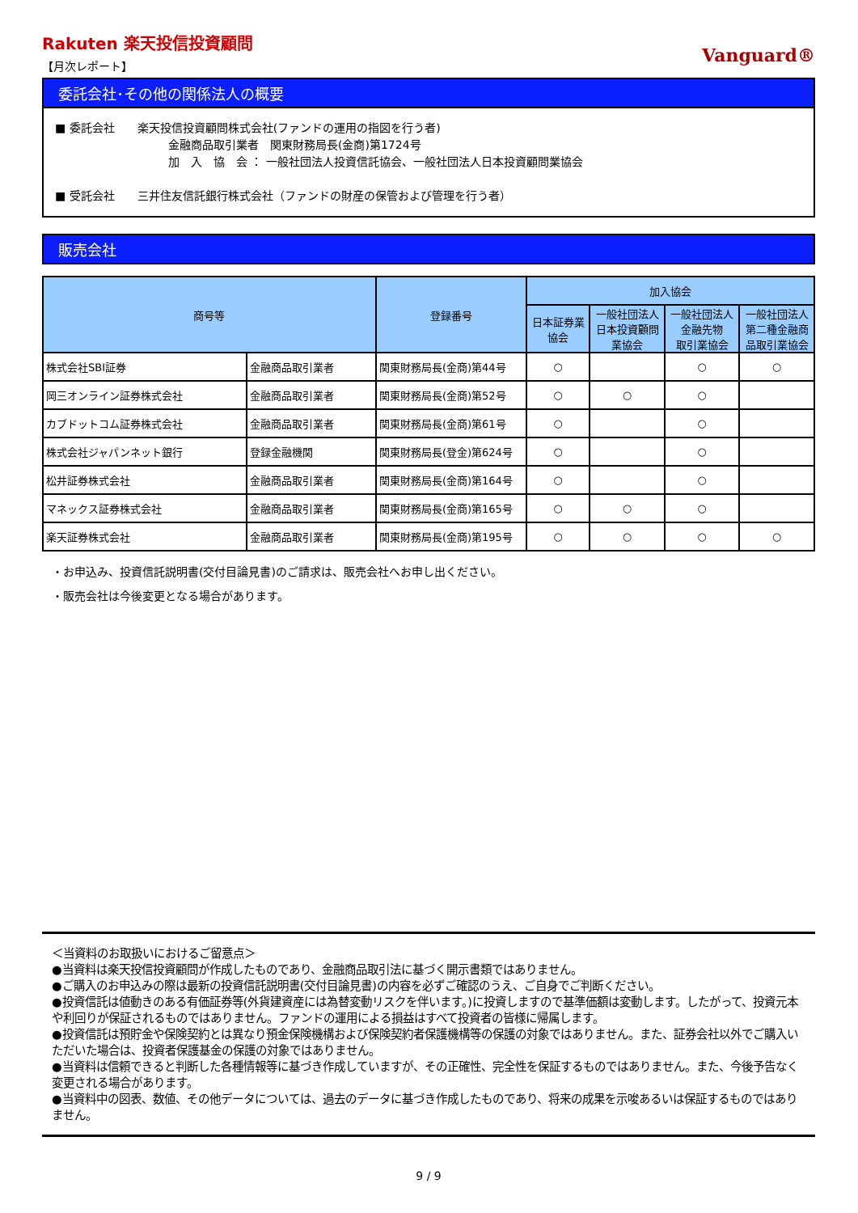Rakuten 楽天投信投資顧問
【月次レポート】
Vanguard®
委託会社･その他の関係法人の概要
■ 委託会社　　楽天投信投資顧問株式会社(ファンドの運用の指図を行う者)
金融商品取引業者　関東財務局長(金商)第1724号
加　入　協　会 ： 一般社団法人投資信託協会、一般社団法人日本投資顧問業協会
■ 受託会社　　三井住友信託銀行株式会社（ファンドの財産の保管および管理を行う者）
販売会社
| 商号等 | | 登録番号 | 加入協会 | | | |
| --- | --- | --- | --- | --- | --- | --- |
| | | | 日本証券業 協会 | 一般社団法人 日本投資顧問 業協会 | 一般社団法人 金融先物 取引業協会 | 一般社団法人 第二種金融商 品取引業協会 |
| 株式会社SBI証券 | 金融商品取引業者 | 関東財務局長(金商)第44号 | ○ | | ○ | ○ |
| 岡三オンライン証券株式会社 | 金融商品取引業者 | 関東財務局長(金商)第52号 | ○ | ○ | ○ | |
| カブドットコム証券株式会社 | 金融商品取引業者 | 関東財務局長(金商)第61号 | ○ | | ○ | |
| 株式会社ジャパンネット銀行 | 登録金融機関 | 関東財務局長(登金)第624号 | ○ | | ○ | |
| 松井証券株式会社 | 金融商品取引業者 | 関東財務局長(金商)第164号 | ○ | | ○ | |
| マネックス証券株式会社 | 金融商品取引業者 | 関東財務局長(金商)第165号 | ○ | ○ | ○ | |
| 楽天証券株式会社 | 金融商品取引業者 | 関東財務局長(金商)第195号 | ○ | ○ | ○ | ○ |
・お申込み、投資信託説明書(交付目論見書)のご請求は、販売会社へお申し出ください。
・販売会社は今後変更となる場合があります。
＜当資料のお取扱いにおけるご留意点＞
●当資料は楽天投信投資顧問が作成したものであり、金融商品取引法に基づく開示書類ではありません。
●ご購入のお申込みの際は最新の投資信託説明書(交付目論見書)の内容を必ずご確認のうえ、ご自身でご判断ください。
●投資信託は値動きのある有価証券等(外貨建資産には為替変動リスクを伴います。)に投資しますので基準価額は変動します。したがって、投資元本や利回りが保証されるものではありません。ファンドの運用による損益はすべて投資者の皆様に帰属します。
●投資信託は預貯金や保険契約とは異なり預金保険機構および保険契約者保護機構等の保護の対象ではありません。また、証券会社以外でご購入いただいた場合は、投資者保護基金の保護の対象ではありません。
●当資料は信頼できると判断した各種情報等に基づき作成していますが、その正確性、完全性を保証するものではありません。また、今後予告なく変更される場合があります。
●当資料中の図表、数値、その他データについては、過去のデータに基づき作成したものであり、将来の成果を示唆あるいは保証するものではありません。
9 / 9